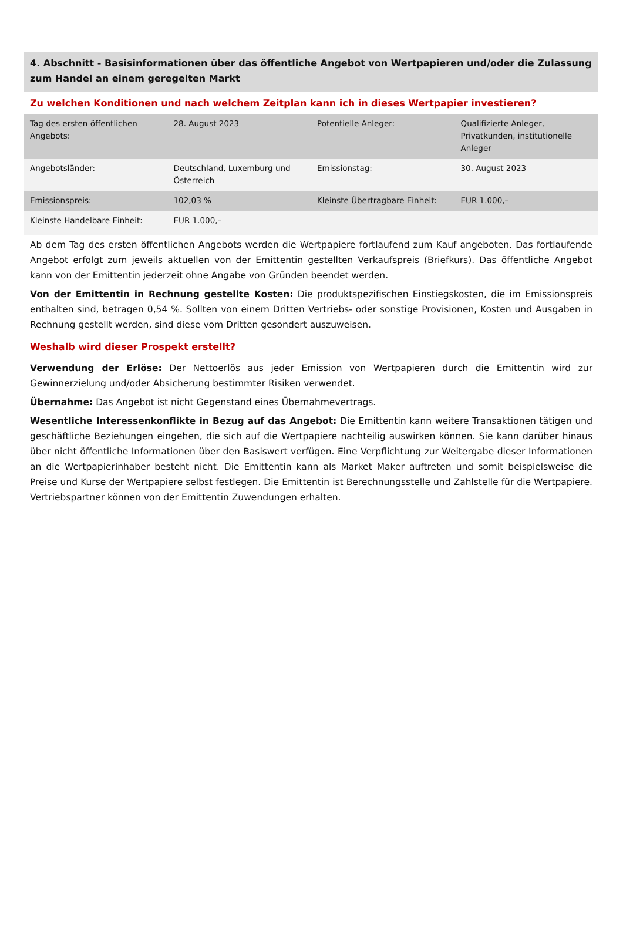4. Abschnitt - Basisinformationen über das öffentliche Angebot von Wertpapieren und/oder die Zulassung zum Handel an einem geregelten Markt
Zu welchen Konditionen und nach welchem Zeitplan kann ich in dieses Wertpapier investieren?
| Tag des ersten öffentlichen Angebots: | 28. August 2023 | Potentielle Anleger: | Qualifizierte Anleger, Privatkunden, institutionelle Anleger |
| Angebotsländer: | Deutschland, Luxemburg und Österreich | Emissionstag: | 30. August 2023 |
| Emissionspreis: | 102,03 % | Kleinste Übertragbare Einheit: | EUR 1.000,– |
| Kleinste Handelbare Einheit: | EUR 1.000,– | | |
Ab dem Tag des ersten öffentlichen Angebots werden die Wertpapiere fortlaufend zum Kauf angeboten. Das fortlaufende Angebot erfolgt zum jeweils aktuellen von der Emittentin gestellten Verkaufspreis (Briefkurs). Das öffentliche Angebot kann von der Emittentin jederzeit ohne Angabe von Gründen beendet werden.
Von der Emittentin in Rechnung gestellte Kosten: Die produktspezifischen Einstiegskosten, die im Emissionspreis enthalten sind, betragen 0,54 %. Sollten von einem Dritten Vertriebs- oder sonstige Provisionen, Kosten und Ausgaben in Rechnung gestellt werden, sind diese vom Dritten gesondert auszuweisen.
Weshalb wird dieser Prospekt erstellt?
Verwendung der Erlöse: Der Nettoerlös aus jeder Emission von Wertpapieren durch die Emittentin wird zur Gewinnerzielung und/oder Absicherung bestimmter Risiken verwendet.
Übernahme: Das Angebot ist nicht Gegenstand eines Übernahmevertrags.
Wesentliche Interessenkonflikte in Bezug auf das Angebot: Die Emittentin kann weitere Transaktionen tätigen und geschäftliche Beziehungen eingehen, die sich auf die Wertpapiere nachteilig auswirken können. Sie kann darüber hinaus über nicht öffentliche Informationen über den Basiswert verfügen. Eine Verpflichtung zur Weitergabe dieser Informationen an die Wertpapierinhaber besteht nicht. Die Emittentin kann als Market Maker auftreten und somit beispielsweise die Preise und Kurse der Wertpapiere selbst festlegen. Die Emittentin ist Berechnungsstelle und Zahlstelle für die Wertpapiere. Vertriebspartner können von der Emittentin Zuwendungen erhalten.